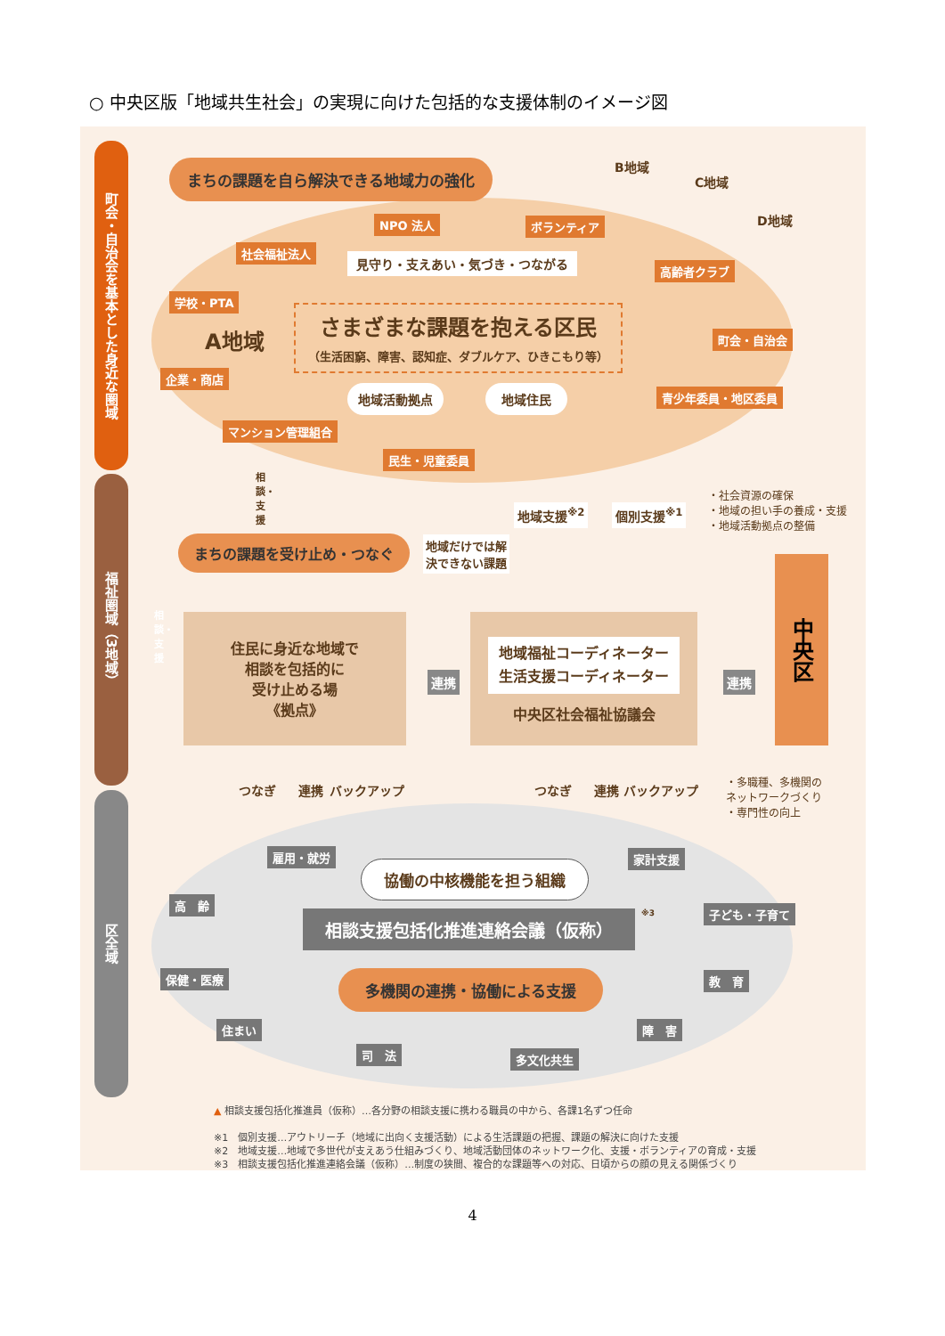○ 中央区版「地域共生社会」の実現に向けた包括的な支援体制のイメージ図
町会・自治会を基本とした身近な圏域
福祉圏域（3地域）
区全域
まちの課題を自ら解決できる地域力の強化
B地域
C地域
D地域
NPO 法人 ボランティア
社会福祉法人
見守り・支えあい・気づき・つながる
高齢者クラブ
学校・PTA
A地域
さまざまな課題を抱える区民
（生活困窮、障害、認知症、ダブルケア、ひきこもり等）
町会・自治会
企業・商店
地域活動拠点 地域住民 青少年委員・地区委員
マンション管理組合
民生・児童委員
相談・支援
地域支援<sup>※2</sup> 個別支援<sup>※1</sup>
・社会資源の確保
・地域の担い手の養成・支援
・地域活動拠点の整備
まちの課題を受け止め・つなぐ
地域だけでは解
決できない課題
中央区
相談・支援
住民に身近な地域で
相談を包括的に
受け止める場
《拠点》
連携
地域福祉コーディネーター
生活支援コーディネーター
中央区社会福祉協議会
連携
つなぎ 連携 バックアップ つなぎ 連携 バックアップ
・多職種、多機関の
ネットワークづくり
・専門性の向上
雇用・就労 家計支援
協働の中核機能を担う組織
高　齢
子ども・子育て
相談支援包括化推進連絡会議（仮称） ※3
保健・医療 教　育
多機関の連携・協働による支援
住まい 障　害
司　法 多文化共生
▲ 相談支援包括化推進員（仮称）…各分野の相談支援に携わる職員の中から、各課1名ずつ任命
※1　個別支援…アウトリーチ（地域に出向く支援活動）による生活課題の把握、課題の解決に向けた支援
※2　地域支援…地域で多世代が支えあう仕組みづくり、地域活動団体のネットワーク化、支援・ボランティアの育成・支援
※3　相談支援包括化推進連絡会議（仮称）…制度の狭間、複合的な課題等への対応、日頃からの顔の見える関係づくり
4